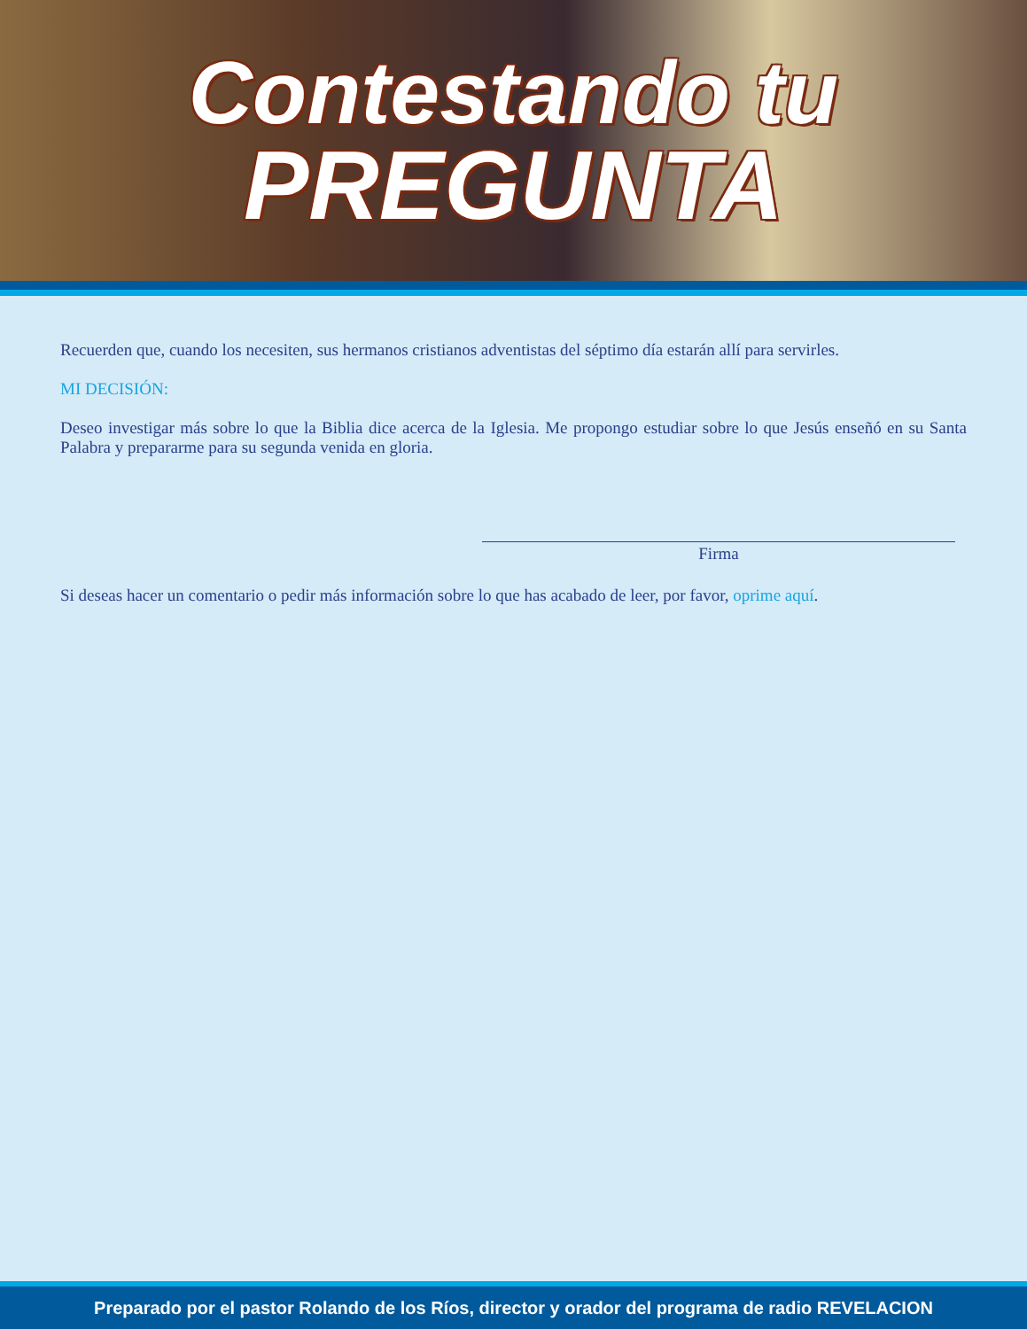Contestando tu
PREGUNTA
Recuerden que, cuando los necesiten, sus hermanos cristianos adventistas del séptimo día estarán allí para servirles.
MI DECISIÓN:
Deseo investigar más sobre lo que la Biblia dice acerca de la Iglesia. Me propongo estudiar sobre lo que Jesús enseñó en su Santa Palabra y prepararme para su segunda venida en gloria.
Firma
Si deseas hacer un comentario o pedir más información sobre lo que has acabado de leer, por favor, oprime aquí.
Preparado por el pastor Rolando de los Ríos, director y orador del programa de radio REVELACION